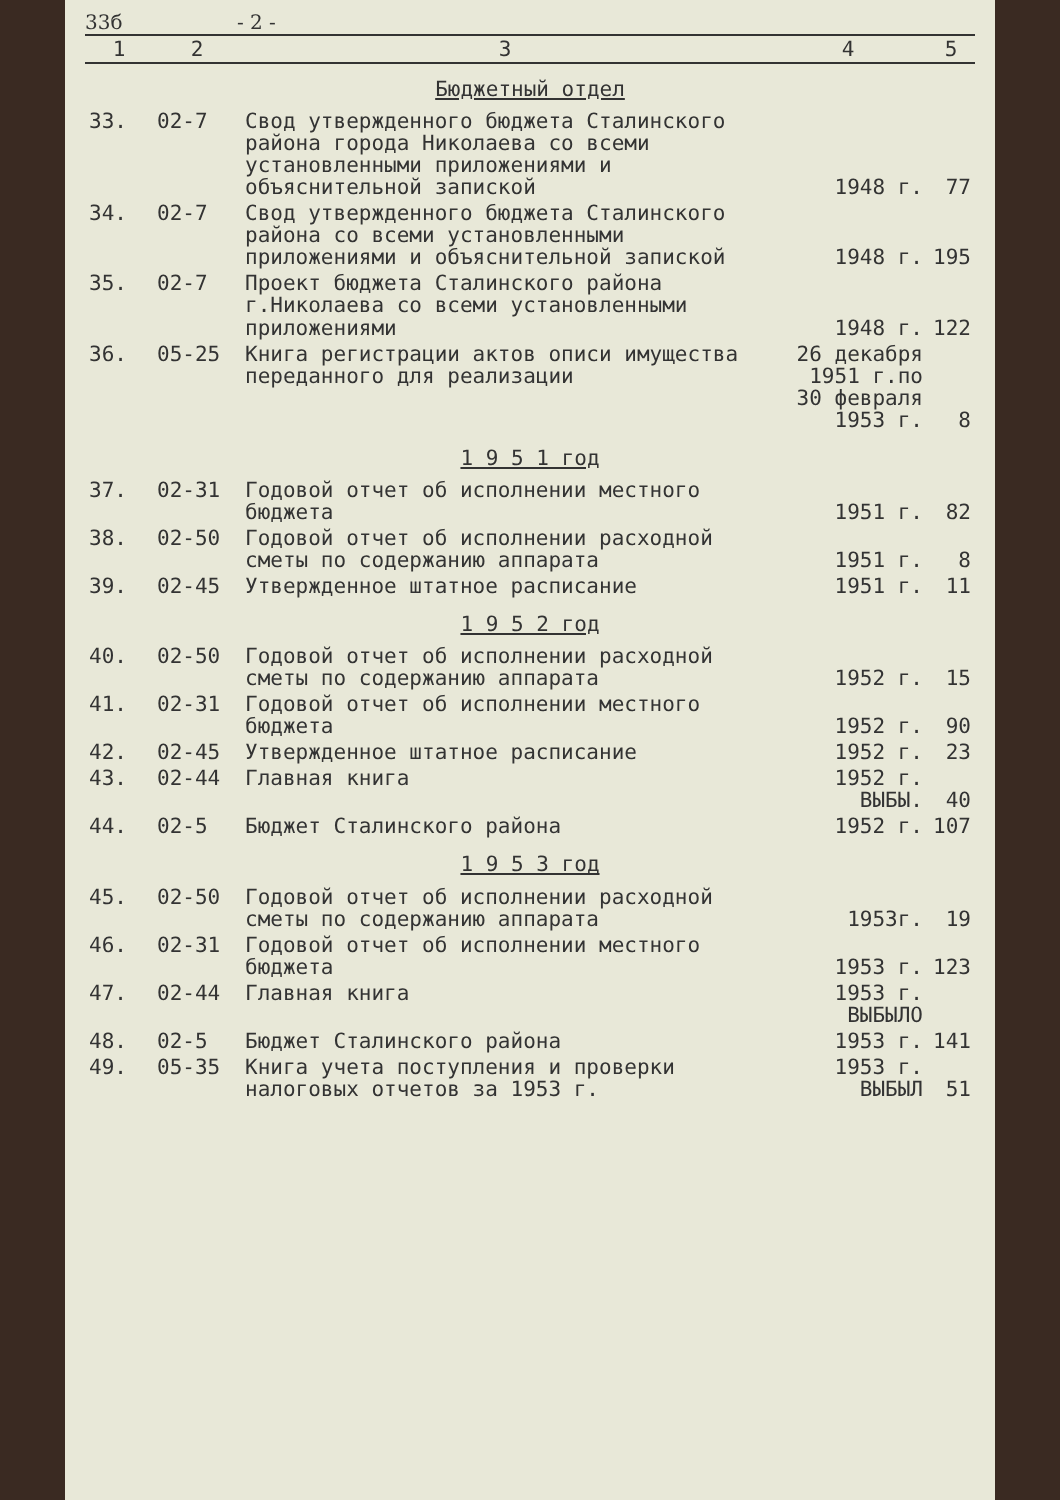33б - 2 -
| 1 | 2 | 3 | 4 | 5 |
| --- | --- | --- | --- | --- |
| Бюджетный отдел | | | | |
| 33. | 02-7 | Свод утвержденного бюджета Сталинского района города Николаева со всеми установленными приложениями и объяснительной запиской | 1948 г. | 77 |
| 34. | 02-7 | Свод утвержденного бюджета Сталинского района со всеми установленными приложениями и объяснительной запиской | 1948 г. | 195 |
| 35. | 02-7 | Проект бюджета Сталинского района г.Николаева со всеми установленными приложениями | 1948 г. | 122 |
| 36. | 05-25 | Книга регистрации актов описи имущества переданного для реализации | 26 декабря 1951 г.по 30 февраля 1953 г. | 8 |
| 1 9 5 1 год | | | | |
| 37. | 02-31 | Годовой отчет об исполнении местного бюджета | 1951 г. | 82 |
| 38. | 02-50 | Годовой отчет об исполнении расходной сметы по содержанию аппарата | 1951 г. | 8 |
| 39. | 02-45 | Утвержденное штатное расписание | 1951 г. | 11 |
| 1 9 5 2 год | | | | |
| 40. | 02-50 | Годовой отчет об исполнении расходной сметы по содержанию аппарата | 1952 г. | 15 |
| 41. | 02-31 | Годовой отчет об исполнении местного бюджета | 1952 г. | 90 |
| 42. | 02-45 | Утвержденное штатное расписание | 1952 г. | 23 |
| 43. | 02-44 | Главная книга | 1952 г. ВЫБЫ. | 40 |
| 44. | 02-5 | Бюджет Сталинского района | 1952 г. | 107 |
| 1 9 5 3 год | | | | |
| 45. | 02-50 | Годовой отчет об исполнении расходной сметы по содержанию аппарата | 1953г. | 19 |
| 46. | 02-31 | Годовой отчет об исполнении местного бюджета | 1953 г. | 123 |
| 47. | 02-44 | Главная книга | 1953 г. ВЫБЫЛО | |
| 48. | 02-5 | Бюджет Сталинского района | 1953 г. | 141 |
| 49. | 05-35 | Книга учета поступления и проверки налоговых отчетов за 1953 г. | 1953 г. ВЫБЫЛ | 51 |